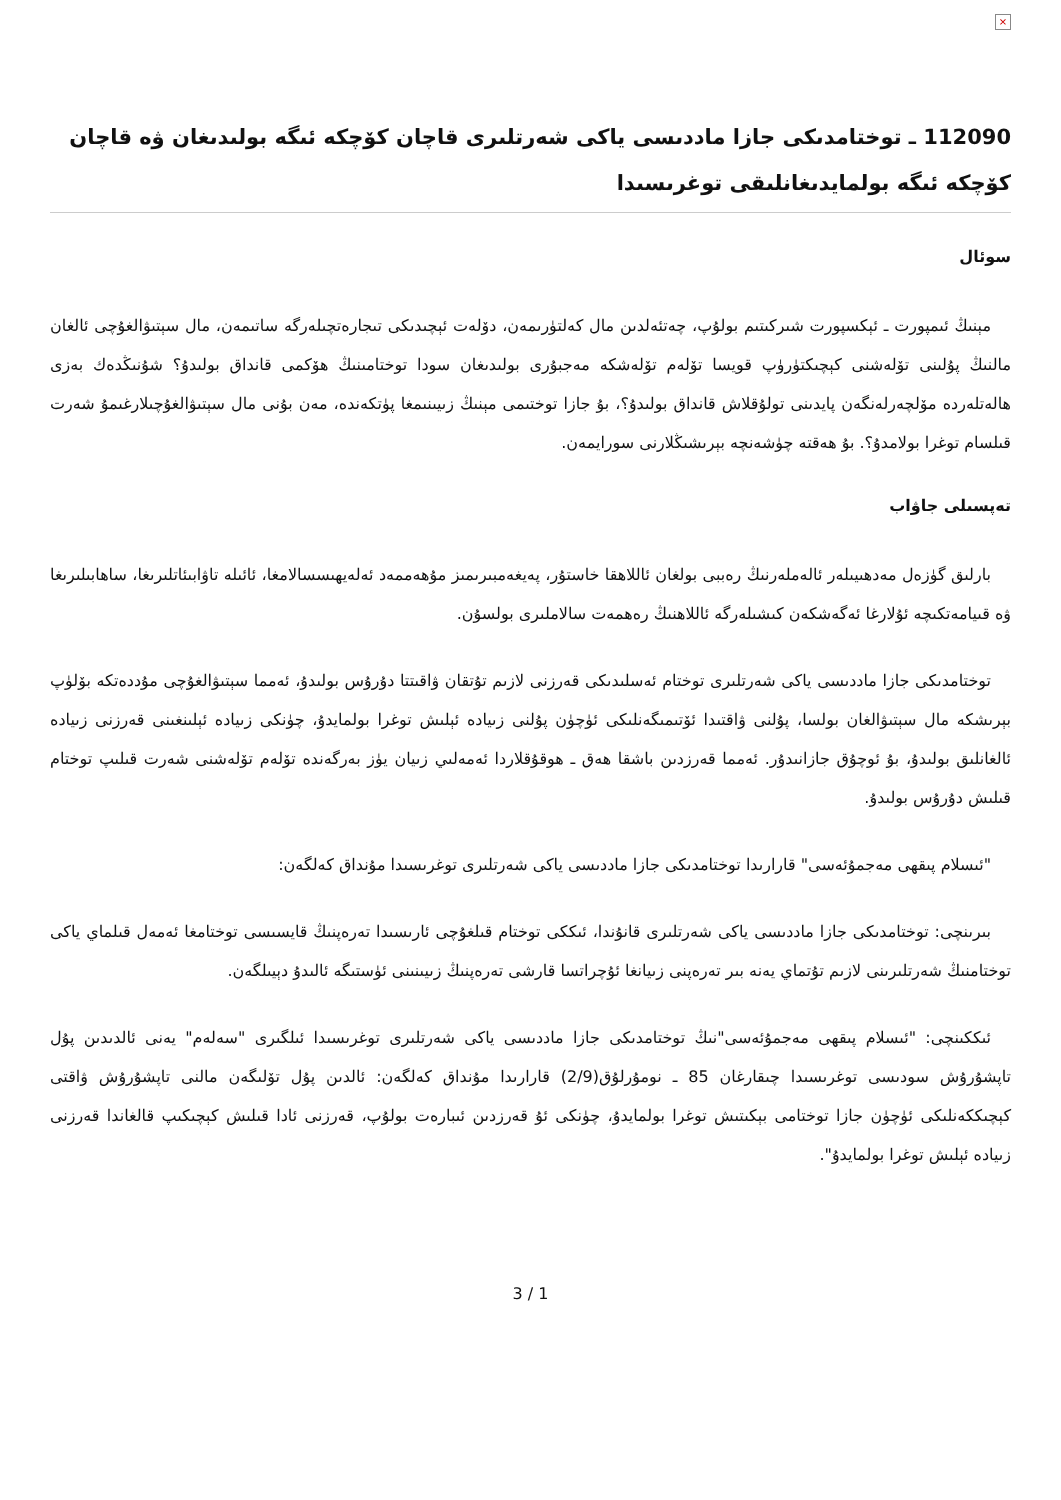×
112090 ـ توختامدىكى جازا ماددىسى ياكى شەرتلىرى قاچان كۆچكە ئىگە بولىدىغان ۋە قاچان كۆچكە ئىگە بولمايدىغانلىقى توغرىسىدا
سوئال
مېنىڭ ئىمپورت ـ ئېكسپورت شىركىتىم بولۇپ، چەتئەلدىن مال كەلتۈرىمەن، دۆلەت ئېچىدىكى تىجارەتچىلەرگە ساتىمەن، مال سېتىۋالغۇچى ئالغان مالنىڭ پۇلىنى تۆلەشنى كېچىكتۈرۈپ قويسا تۆلەم تۆلەشكە مەجبۇرى بولىدىغان سودا توختامىنىڭ ھۆكمى قانداق بولىدۇ؟ شۇنىڭدەك بەزى ھالەتلەردە مۆلچەرلەنگەن پايدىنى تولۇقلاش قانداق بولىدۇ؟، بۇ جازا توختىمى مېنىڭ زىيىنىمغا پۈتكەندە، مەن بۇنى مال سېتىۋالغۇچىلارغىمۇ شەرت قىلسام توغرا بولامدۇ؟. بۇ ھەقتە چۈشەنچە بېرىشىڭلارنى سورايمەن.
تەپسىلى جاۋاب
بارلىق گۈزەل مەدھىيىلەر ئالەملەرنىڭ رەببى بولغان ئاللاھقا خاستۇر، پەيغەمبىرىمىز مۇھەممەد ئەلەيھىسسالامغا، ئائىلە تاۋابىئاتلىرىغا، ساھابىلىرىغا ۋە قىيامەتكىچە ئۇلارغا ئەگەشكەن كىشىلەرگە ئاللاھنىڭ رەھمەت سالاملىرى بولسۇن.
توختامدىكى جازا ماددىسى ياكى شەرتلىرى توختام ئەسلىدىكى قەرزنى لازىم تۇتقان ۋاقىتتا دۇرۇس بولىدۇ، ئەمما سېتىۋالغۇچى مۇددەتكە بۆلۈپ بېرىشكە مال سېتىۋالغان بولسا، پۇلنى ۋاقتىدا ئۆتىمىگەنلىكى ئۈچۈن پۇلنى زىيادە ئېلىش توغرا بولمايدۇ، چۈنكى زىيادە ئېلىنغىنى قەرزنى زىيادە ئالغانلىق بولىدۇ، بۇ ئوچۇق جازانىدۇر. ئەمما قەرزدىن باشقا ھەق ـ ھوقۇقلاردا ئەمەلىي زىيان يۈز بەرگەندە تۆلەم تۆلەشنى شەرت قىلىپ توختام قىلىش دۇرۇس بولىدۇ.
"ئىسلام پىقھى مەجمۇئەسى" قارارىدا توختامدىكى جازا ماددىسى ياكى شەرتلىرى توغرىسىدا مۇنداق كەلگەن:
بىرىنچى: توختامدىكى جازا ماددىسى ياكى شەرتلىرى قانۇندا، ئىككى توختام قىلغۇچى ئارىسىدا تەرەپنىڭ قايسىسى توختامغا ئەمەل قىلماي ياكى توختامنىڭ شەرتلىرىنى لازىم تۇتماي يەنە بىر تەرەپنى زىيانغا ئۇچراتسا قارشى تەرەپنىڭ زىيىنىنى ئۈستىگە ئالىدۇ دېيىلگەن.
ئىككىنچى: "ئىسلام پىقھى مەجمۇئەسى"نىڭ توختامدىكى جازا ماددىسى ياكى شەرتلىرى توغرىسىدا ئىلگىرى "سەلەم" يەنى ئالدىدىن پۇل تاپشۇرۇش سودىسى توغرىسىدا چىقارغان 85 ـ نومۇرلۇق(2/9) قارارىدا مۇنداق كەلگەن: ئالدىن پۇل تۆلىگەن مالنى تاپشۇرۇش ۋاقتى كېچىككەنلىكى ئۈچۈن جازا توختامى بېكىتىش توغرا بولمايدۇ، چۈنكى ئۇ قەرزدىن ئىبارەت بولۇپ، قەرزنى ئادا قىلىش كېچىكىپ قالغاندا قەرزنى زىيادە ئېلىش توغرا بولمايدۇ".
3 / 1